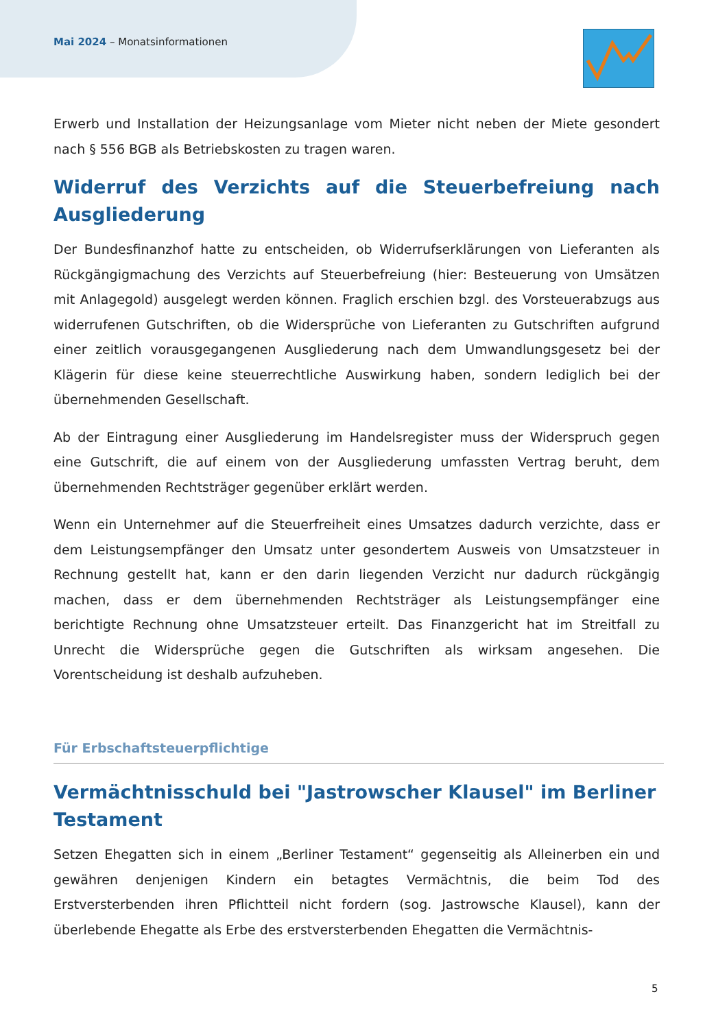Mai 2024 – Monatsinformationen
Erwerb und Installation der Heizungsanlage vom Mieter nicht neben der Miete gesondert nach § 556 BGB als Betriebskosten zu tragen waren.
Widerruf des Verzichts auf die Steuerbefreiung nach Ausgliederung
Der Bundesfinanzhof hatte zu entscheiden, ob Widerrufserklärungen von Lieferanten als Rückgängigmachung des Verzichts auf Steuerbefreiung (hier: Besteuerung von Umsätzen mit Anlagegold) ausgelegt werden können. Fraglich erschien bzgl. des Vorsteuerabzugs aus widerrufenen Gutschriften, ob die Widersprüche von Lieferanten zu Gutschriften aufgrund einer zeitlich vorausgegangenen Ausgliederung nach dem Umwandlungsgesetz bei der Klägerin für diese keine steuerrechtliche Auswirkung haben, sondern lediglich bei der übernehmenden Gesellschaft.
Ab der Eintragung einer Ausgliederung im Handelsregister muss der Widerspruch gegen eine Gutschrift, die auf einem von der Ausgliederung umfassten Vertrag beruht, dem übernehmenden Rechtsträger gegenüber erklärt werden.
Wenn ein Unternehmer auf die Steuerfreiheit eines Umsatzes dadurch verzichte, dass er dem Leistungsempfänger den Umsatz unter gesondertem Ausweis von Umsatzsteuer in Rechnung gestellt hat, kann er den darin liegenden Verzicht nur dadurch rückgängig machen, dass er dem übernehmenden Rechtsträger als Leistungsempfänger eine berichtigte Rechnung ohne Umsatzsteuer erteilt. Das Finanzgericht hat im Streitfall zu Unrecht die Widersprüche gegen die Gutschriften als wirksam angesehen. Die Vorentscheidung ist deshalb aufzuheben.
Für Erbschaftsteuerpflichtige
Vermächtnisschuld bei "Jastrowscher Klausel" im Berliner Testament
Setzen Ehegatten sich in einem „Berliner Testament“ gegenseitig als Alleinerben ein und gewähren denjenigen Kindern ein betagtes Vermächtnis, die beim Tod des Erstversterbenden ihren Pflichtteil nicht fordern (sog. Jastrowsche Klausel), kann der überlebende Ehegatte als Erbe des erstversterbenden Ehegatten die Vermächtnis-
5